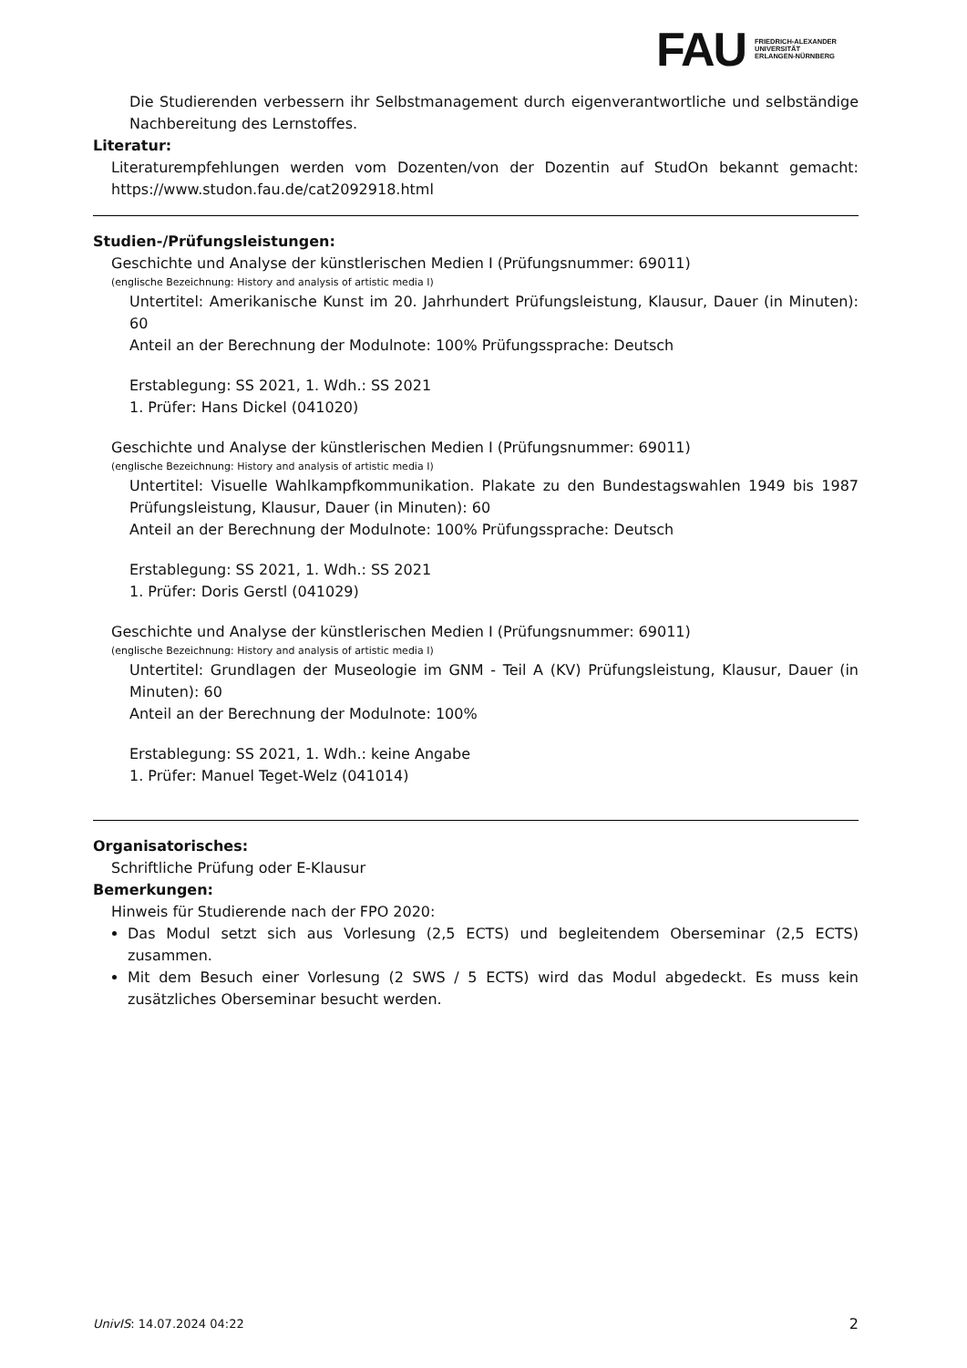FAU
FRIEDRICH-ALEXANDER
UNIVERSITÄT
ERLANGEN-NÜRNBERG
Die Studierenden verbessern ihr Selbstmanagement durch eigenverantwortliche und selbständige Nachbereitung des Lernstoffes.
Literatur:
Literaturempfehlungen werden vom Dozenten/von der Dozentin auf StudOn bekannt gemacht: https://www.studon.fau.de/cat2092918.html
Studien-/Prüfungsleistungen:
Geschichte und Analyse der künstlerischen Medien I (Prüfungsnummer: 69011)
(englische Bezeichnung: History and analysis of artistic media I)
Untertitel: Amerikanische Kunst im 20. Jahrhundert Prüfungsleistung, Klausur, Dauer (in Minuten): 60
Anteil an der Berechnung der Modulnote: 100% Prüfungssprache: Deutsch
Erstablegung: SS 2021, 1. Wdh.: SS 2021
1. Prüfer: Hans Dickel (041020)
Geschichte und Analyse der künstlerischen Medien I (Prüfungsnummer: 69011)
(englische Bezeichnung: History and analysis of artistic media I)
Untertitel: Visuelle Wahlkampfkommunikation. Plakate zu den Bundestagswahlen 1949 bis 1987 Prüfungsleistung, Klausur, Dauer (in Minuten): 60
Anteil an der Berechnung der Modulnote: 100% Prüfungssprache: Deutsch
Erstablegung: SS 2021, 1. Wdh.: SS 2021
1. Prüfer: Doris Gerstl (041029)
Geschichte und Analyse der künstlerischen Medien I (Prüfungsnummer: 69011)
(englische Bezeichnung: History and analysis of artistic media I)
Untertitel: Grundlagen der Museologie im GNM - Teil A (KV) Prüfungsleistung, Klausur, Dauer (in Minuten): 60
Anteil an der Berechnung der Modulnote: 100%
Erstablegung: SS 2021, 1. Wdh.: keine Angabe
1. Prüfer: Manuel Teget-Welz (041014)
Organisatorisches:
Schriftliche Prüfung oder E-Klausur
Bemerkungen:
Hinweis für Studierende nach der FPO 2020:
Das Modul setzt sich aus Vorlesung (2,5 ECTS) und begleitendem Oberseminar (2,5 ECTS) zusammen.
Mit dem Besuch einer Vorlesung (2 SWS / 5 ECTS) wird das Modul abgedeckt. Es muss kein zusätzliches Oberseminar besucht werden.
UnivIS: 14.07.2024 04:22 2